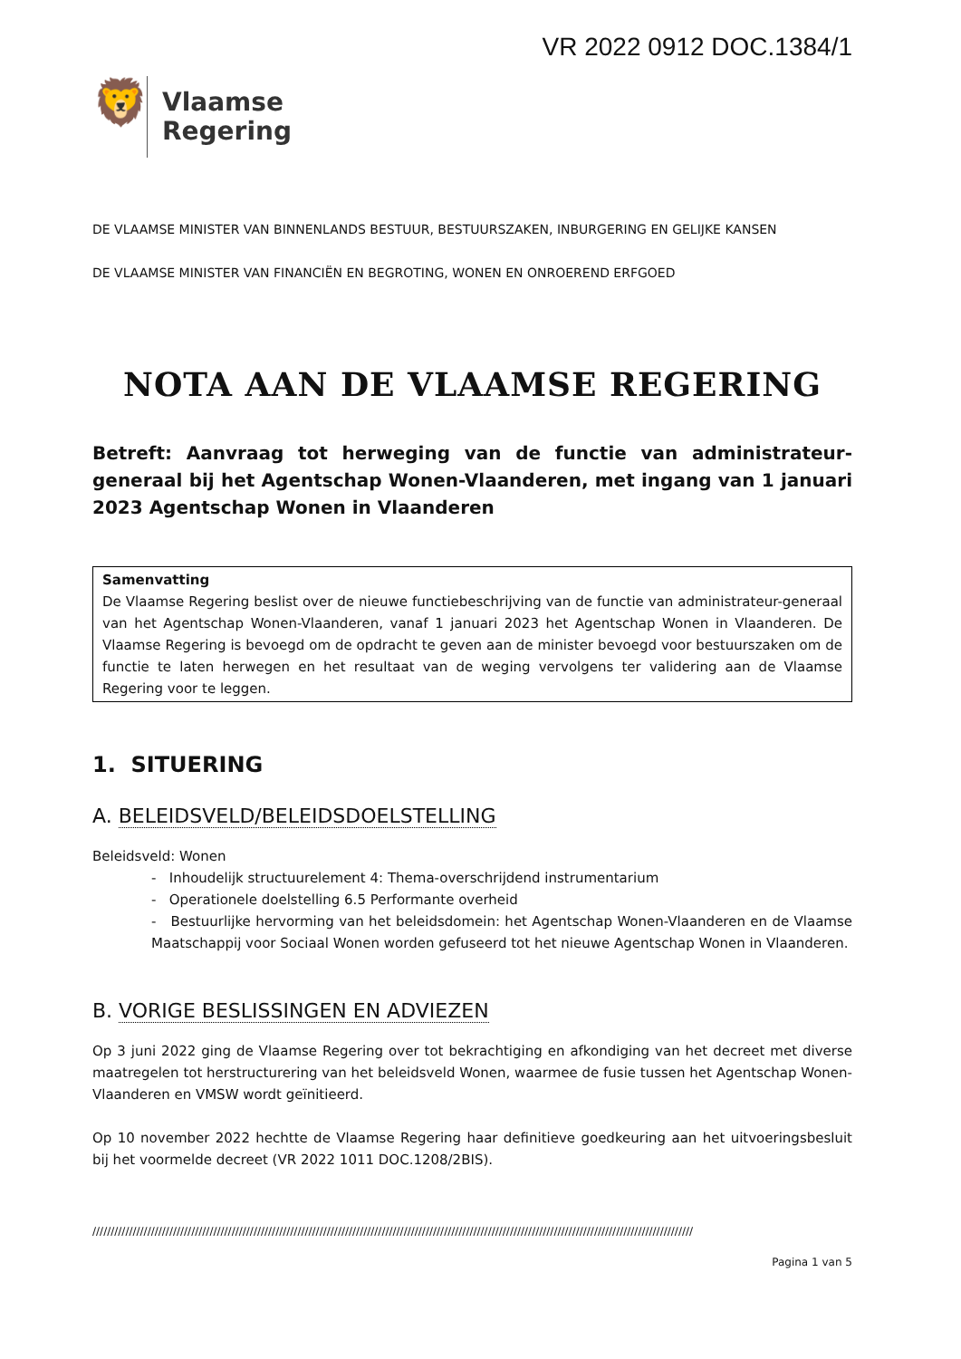VR 2022 0912 DOC.1384/1
🦁
Vlaamse
Regering
DE VLAAMSE MINISTER VAN BINNENLANDS BESTUUR, BESTUURSZAKEN, INBURGERING EN GELIJKE KANSEN
DE VLAAMSE MINISTER VAN FINANCIËN EN BEGROTING, WONEN EN ONROEREND ERFGOED
NOTA AAN DE VLAAMSE REGERING
Betreft: Aanvraag tot herweging van de functie van administrateur-generaal bij het Agentschap Wonen-Vlaanderen, met ingang van 1 januari 2023 Agentschap Wonen in Vlaanderen
Samenvatting
De Vlaamse Regering beslist over de nieuwe functiebeschrijving van de functie van administrateur-generaal van het Agentschap Wonen-Vlaanderen, vanaf 1 januari 2023 het Agentschap Wonen in Vlaanderen. De Vlaamse Regering is bevoegd om de opdracht te geven aan de minister bevoegd voor bestuurszaken om de functie te laten herwegen en het resultaat van de weging vervolgens ter validering aan de Vlaamse Regering voor te leggen.
1. SITUERING
A. BELEIDSVELD/BELEIDSDOELSTELLING
Beleidsveld: Wonen
- Inhoudelijk structuurelement 4: Thema-overschrijdend instrumentarium
- Operationele doelstelling 6.5 Performante overheid
- Bestuurlijke hervorming van het beleidsdomein: het Agentschap Wonen-Vlaanderen en de Vlaamse Maatschappij voor Sociaal Wonen worden gefuseerd tot het nieuwe Agentschap Wonen in Vlaanderen.
B. VORIGE BESLISSINGEN EN ADVIEZEN
Op 3 juni 2022 ging de Vlaamse Regering over tot bekrachtiging en afkondiging van het decreet met diverse maatregelen tot herstructurering van het beleidsveld Wonen, waarmee de fusie tussen het Agentschap Wonen-Vlaanderen en VMSW wordt geïnitieerd.
Op 10 november 2022 hechtte de Vlaamse Regering haar definitieve goedkeuring aan het uitvoeringsbesluit bij het voormelde decreet (VR 2022 1011 DOC.1208/2BIS).
////////////////////////////////////////////////////////////////////////////////////////////////////////////////////////////////////////////////////////////////////
Pagina 1 van 5